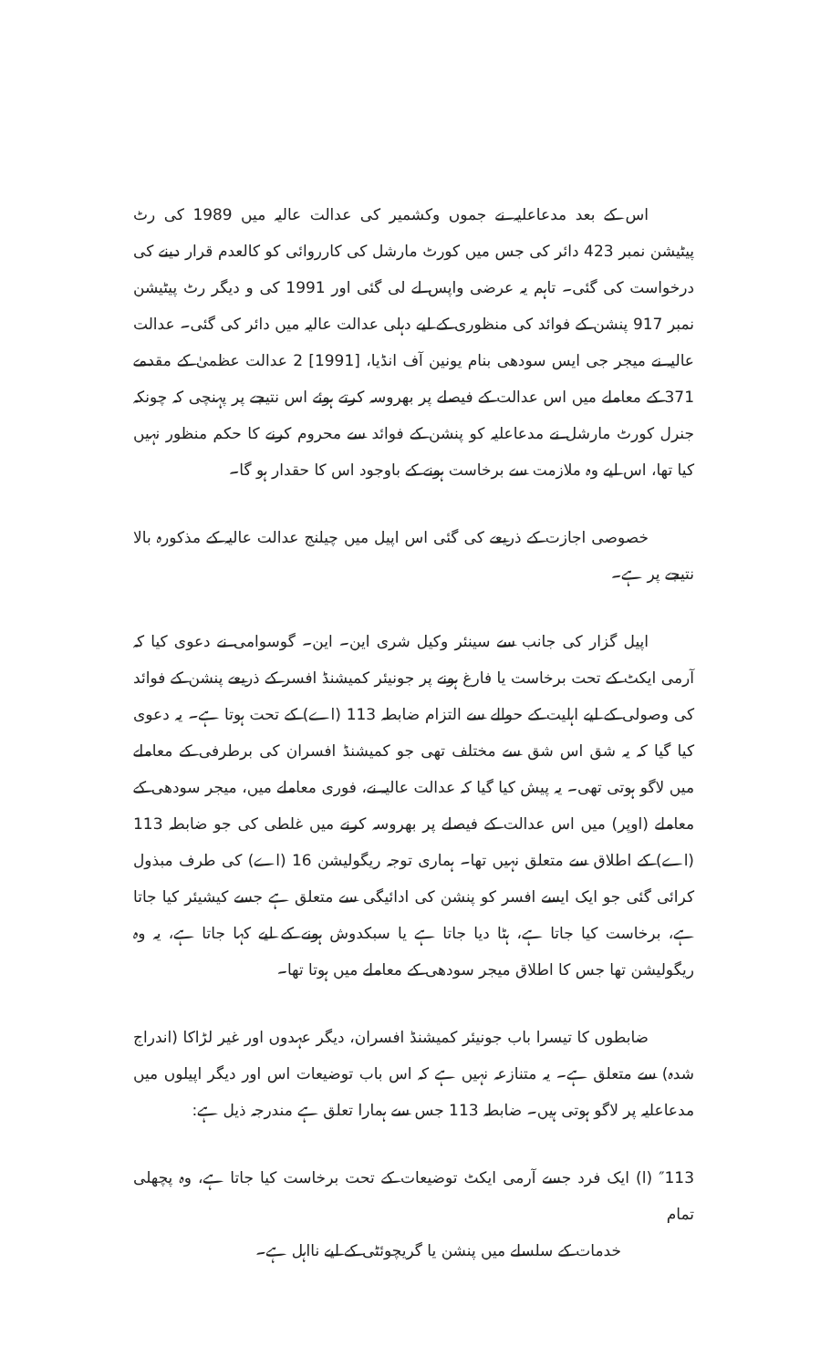اس کے بعد مدعاعلیہ نے جموں وکشمیر کی عدالت عالیہ میں 1989 کی رٹ پیٹیشن نمبر 423 دائر کی جس میں کورٹ مارشل کی کارروائی کو کالعدم قرار دینے کی درخواست کی گئی۔ تاہم یہ عرضی واپس لے لی گئی اور 1991 کی و دیگر رٹ پیٹیشن نمبر 917 پنشن کے فوائد کی منظوری کے لیے دہلی عدالت عالیہ میں دائر کی گئی۔ عدالت عالیہ نے میجر جی ایس سودھی بنام یونین آف انڈیا، [1991] 2 عدالت عظمیٰ کے مقدمے 371 کے معاملے میں اس عدالت کے فیصلے پر بھروسہ کرتے ہوئے اس نتیجے پر پہنچی کہ چونکہ جنرل کورٹ مارشل نے مدعاعلیہ کو پنشن کے فوائد سے محروم کرنے کا حکم منظور نہیں کیا تھا، اس لیے وہ ملازمت سے برخاست ہونے کے باوجود اس کا حقدار ہو گا۔
خصوصی اجازت کے ذریعے کی گئی اس اپیل میں چیلنج عدالت عالیہ کے مذکورہ بالا نتیجے پر ہے۔
اپیل گزار کی جانب سے سینئر وکیل شری این۔ این۔ گوسوامی نے دعوی کیا کہ آرمی ایکٹ کے تحت برخاست یا فارغ ہونے پر جونیئر کمیشنڈ افسر کے ذریعے پنشن کے فوائد کی وصولی کے لیے اہلیت کے حوالے سے التزام ضابطہ 113 (اے) کے تحت ہوتا ہے۔ یہ دعوی کیا گیا کہ یہ شق اس شق سے مختلف تھی جو کمیشنڈ افسران کی برطرفی کے معاملے میں لاگو ہوتی تھی۔ یہ پیش کیا گیا کہ عدالت عالیہ نے، فوری معاملے میں، میجر سودھی کے معاملے (اوپر) میں اس عدالت کے فیصلے پر بھروسہ کرنے میں غلطی کی جو ضابطہ 113 (اے) کے اطلاق سے متعلق نہیں تھا۔ ہماری توجہ ریگولیشن 16 (اے) کی طرف مبذول کرائی گئی جو ایک ایسے افسر کو پنشن کی ادائیگی سے متعلق ہے جسے کیشیئر کیا جاتا ہے، برخاست کیا جاتا ہے، ہٹا دیا جاتا ہے یا سبکدوش ہونے کے لیے کہا جاتا ہے، یہ وہ ریگولیشن تھا جس کا اطلاق میجر سودھی کے معاملے میں ہوتا تھا۔
ضابطوں کا تیسرا باب جونیئر کمیشنڈ افسران، دیگر عہدوں اور غیر لڑاکا (اندراج شدہ) سے متعلق ہے۔ یہ متنازعہ نہیں ہے کہ اس باب توضیعات اس اور دیگر اپیلوں میں مدعاعلیہ پر لاگو ہوتی ہیں۔ ضابطہ 113 جس سے ہمارا تعلق ہے مندرجہ ذیل ہے:
″113 (ا) ایک فرد جسے آرمی ایکٹ توضیعات کے تحت برخاست کیا جاتا ہے، وہ پچھلی تمام
خدمات کے سلسلے میں پنشن یا گریچوئٹی کے لیے نااہل ہے۔